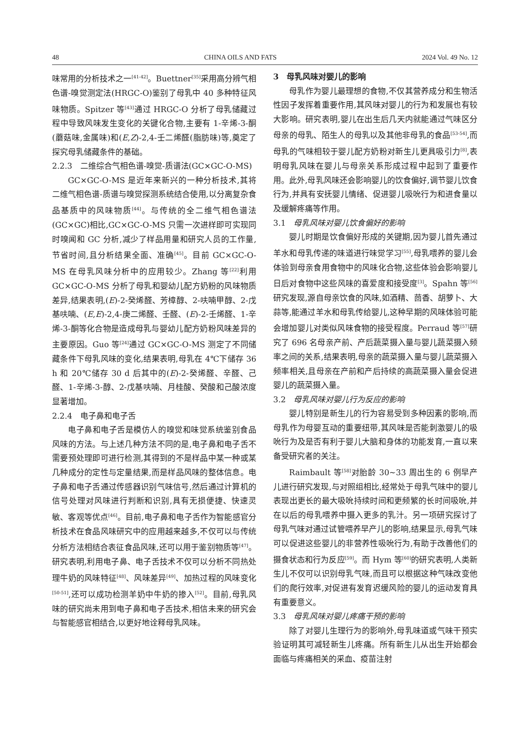48 CHINA OILS AND FATS 2024 Vol. 49 No. 12
味常用的分析技术之一<sup>[41-42]</sup>。Buettner<sup>[35]</sup>采用高分辨气相色谱-嗅觉测定法(HRGC-O)鉴别了母乳中 40 多种特征风味物质。Spitzer 等<sup>[43]</sup>通过 HRGC-O 分析了母乳储藏过程中导致风味发生变化的关键化合物,主要有 1-辛烯-3-酮(蘑菇味,金属味)和(E,Z)-2,4-壬二烯醛(脂肪味)等,奠定了探究母乳储藏条件的基础。
2.2.3　二维综合气相色谱-嗅觉-质谱法(GC×GC-O-MS)
GC×GC-O-MS 是近年来新兴的一种分析技术,其将二维气相色谱-质谱与嗅觉探测系统结合使用,以分离复杂食品基质中的风味物质<sup>[44]</sup>。与传统的全二维气相色谱法(GC×GC)相比,GC×GC-O-MS 只需一次进样即可实现同时嗅闻和 GC 分析,减少了样品用量和研究人员的工作量,节省时间,且分析结果全面、准确<sup>[45]</sup>。目前 GC×GC-O-MS 在母乳风味分析中的应用较少。Zhang 等<sup>[22]</sup>利用 GC×GC-O-MS 分析了母乳和婴幼儿配方奶粉的风味物质差异,结果表明,(E)-2-癸烯醛、芳樟醇、2-呋喃甲醇、2-戊基呋喃、(E,E)-2,4-庚二烯醛、壬醛、(E)-2-壬烯醛、1-辛烯-3-酮等化合物是造成母乳与婴幼儿配方奶粉风味差异的主要原因。Guo 等<sup>[24]</sup>通过 GC×GC-O-MS 测定了不同储藏条件下母乳风味的变化,结果表明,母乳在 4℃下储存 36 h 和 20℃储存 30 d 后其中的(E)-2-癸烯醛、辛醛、己醛、1-辛烯-3-醇、2-戊基呋喃、月桂酸、癸酸和己酸浓度显著增加。
2.2.4　电子鼻和电子舌
电子鼻和电子舌是模仿人的嗅觉和味觉系统鉴别食品风味的方法。与上述几种方法不同的是,电子鼻和电子舌不需要预处理即可进行检测,其得到的不是样品中某一种或某几种成分的定性与定量结果,而是样品风味的整体信息。电子鼻和电子舌通过传感器识别气味信号,然后通过计算机的信号处理对风味进行判断和识别,具有无损便捷、快速灵敏、客观等优点<sup>[46]</sup>。目前,电子鼻和电子舌作为智能感官分析技术在食品风味研究中的应用越来越多,不仅可以与传统分析方法相结合表征食品风味,还可以用于鉴别物质等<sup>[47]</sup>。研究表明,利用电子鼻、电子舌技术不仅可以分析不同热处理牛奶的风味特征<sup>[48]</sup>、风味差异<sup>[49]</sup>、加热过程的风味变化<sup>[50-51]</sup>,还可以成功检测羊奶中牛奶的掺入<sup>[52]</sup>。目前,母乳风味的研究尚未用到电子鼻和电子舌技术,相信未来的研究会与智能感官相结合,以更好地诠释母乳风味。
3　母乳风味对婴儿的影响
母乳作为婴儿最理想的食物,不仅其营养成分和生物活性因子发挥着重要作用,其风味对婴儿的行为和发展也有较大影响。研究表明,婴儿在出生后几天内就能通过气味区分母亲的母乳、陌生人的母乳以及其他非母乳的食品<sup>[53-54]</sup>,而母乳的气味相较于婴儿配方奶粉对新生儿更具吸引力<sup>[8]</sup>,表明母乳风味在婴儿与母亲关系形成过程中起到了重要作用。此外,母乳风味还会影响婴儿的饮食偏好,调节婴儿饮食行为,并具有安抚婴儿情绪、促进婴儿吸吮行为和进食量以及缓解疼痛等作用。
3.1　母乳风味对婴儿饮食偏好的影响
婴儿时期是饮食偏好形成的关键期,因为婴儿首先通过羊水和母乳传递的味道进行味觉学习<sup>[55]</sup>,母乳喂养的婴儿会体验到母亲食用食物中的风味化合物,这些体验会影响婴儿日后对食物中这些风味的喜爱度和接受度<sup>[3]</sup>。Spahn 等<sup>[56]</sup>研究发现,源自母亲饮食的风味,如酒精、茴香、胡萝卜、大蒜等,能通过羊水和母乳传给婴儿,这种早期的风味体验可能会增加婴儿对类似风味食物的接受程度。Perraud 等<sup>[57]</sup>研究了 696 名母亲产前、产后蔬菜摄入量与婴儿蔬菜摄入频率之间的关系,结果表明,母亲的蔬菜摄入量与婴儿蔬菜摄入频率相关,且母亲在产前和产后持续的高蔬菜摄入量会促进婴儿的蔬菜摄入量。
3.2　母乳风味对婴儿行为反应的影响
婴儿特别是新生儿的行为容易受到多种因素的影响,而母乳作为母婴互动的重要纽带,其风味是否能刺激婴儿的吸吮行为及是否有利于婴儿大脑和身体的功能发育,一直以来备受研究者的关注。
Raimbault 等<sup>[58]</sup>对胎龄 30~33 周出生的 6 例早产儿进行研究发现,与对照组相比,经常处于母乳气味中的婴儿表现出更长的最大吸吮持续时间和更频繁的长时间吸吮,并在以后的母乳喂养中摄入更多的乳汁。另一项研究探讨了母乳气味对通过试管喂养早产儿的影响,结果显示,母乳气味可以促进这些婴儿的非营养性吸吮行为,有助于改善他们的摄食状态和行为反应<sup>[59]</sup>。而 Hym 等<sup>[60]</sup>的研究表明,人类新生儿不仅可以识别母乳气味,而且可以根据这种气味改变他们的爬行效率,对促进有发育迟缓风险的婴儿的运动发育具有重要意义。
3.3　母乳风味对婴儿疼痛干预的影响
除了对婴儿生理行为的影响外,母乳味道或气味干预实验证明其可减轻新生儿疼痛。所有新生儿从出生开始都会面临与疼痛相关的采血、疫苗注射